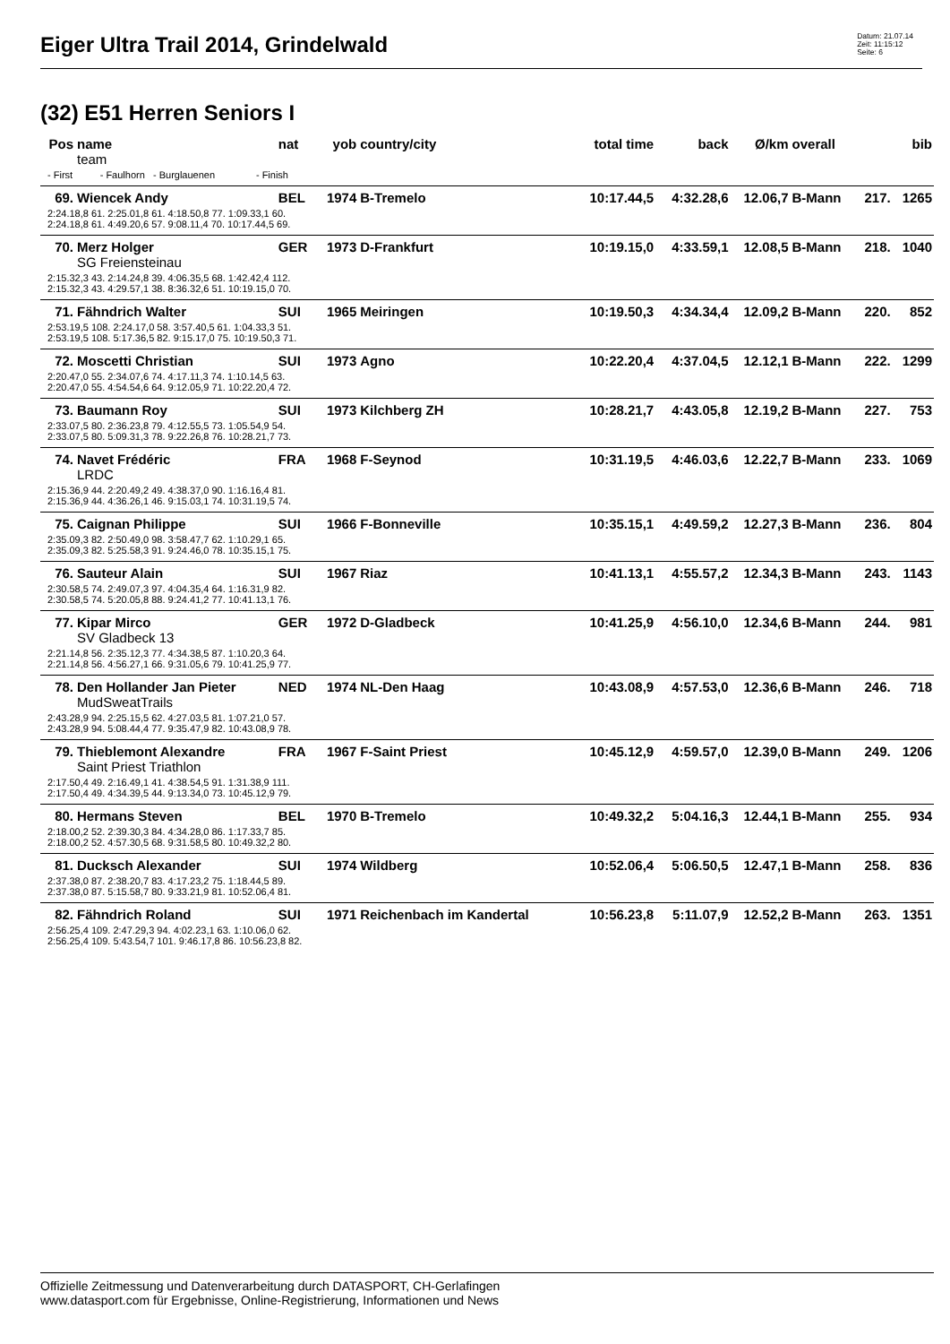Eiger Ultra Trail 2014, Grindelwald
Datum: 21.07.14
Zeit: 11:15:12
Seite: 6
(32) E51 Herren Seniors I
| Pos | name | nat | yob | country/city | total time | back | Ø/km | overall | | bib |
| --- | --- | --- | --- | --- | --- | --- | --- | --- | --- | --- |
| | team | | | | | | | | | |
| - First - Faulhorn - Burglauenen - Finish | | | | | | | | | | |
| 69. | Wiencek Andy | BEL | 1974 | B-Tremelo | 10:17.44,5 | 4:32.28,6 | 12.06,7 | B-Mann | 217. | 1265 |
| 2:24.18,8 61. 2:25.01,8 61. 4:18.50,8 77. 1:09.33,1 60. 2:24.18,8 61. 4:49.20,6 57. 9:08.11,4 70. 10:17.44,5 69. | | | | | | | | | | |
| 70. | Merz Holger | GER | 1973 | D-Frankfurt | 10:19.15,0 | 4:33.59,1 | 12.08,5 | B-Mann | 218. | 1040 |
| | SG Freiensteinau | | | | | | | | | |
| 2:15.32,3 43. 2:14.24,8 39. 4:06.35,5 68. 1:42.42,4 112. 2:15.32,3 43. 4:29.57,1 38. 8:36.32,6 51. 10:19.15,0 70. | | | | | | | | | | |
| 71. | Fähndrich Walter | SUI | 1965 | Meiringen | 10:19.50,3 | 4:34.34,4 | 12.09,2 | B-Mann | 220. | 852 |
| 2:53.19,5 108. 2:24.17,0 58. 3:57.40,5 61. 1:04.33,3 51. 2:53.19,5 108. 5:17.36,5 82. 9:15.17,0 75. 10:19.50,3 71. | | | | | | | | | | |
| 72. | Moscetti Christian | SUI | 1973 | Agno | 10:22.20,4 | 4:37.04,5 | 12.12,1 | B-Mann | 222. | 1299 |
| 2:20.47,0 55. 2:34.07,6 74. 4:17.11,3 74. 1:10.14,5 63. 2:20.47,0 55. 4:54.54,6 64. 9:12.05,9 71. 10:22.20,4 72. | | | | | | | | | | |
| 73. | Baumann Roy | SUI | 1973 | Kilchberg ZH | 10:28.21,7 | 4:43.05,8 | 12.19,2 | B-Mann | 227. | 753 |
| 2:33.07,5 80. 2:36.23,8 79. 4:12.55,5 73. 1:05.54,9 54. 2:33.07,5 80. 5:09.31,3 78. 9:22.26,8 76. 10:28.21,7 73. | | | | | | | | | | |
| 74. | Navet Frédéric | FRA | 1968 | F-Seynod | 10:31.19,5 | 4:46.03,6 | 12.22,7 | B-Mann | 233. | 1069 |
| | LRDC | | | | | | | | | |
| 2:15.36,9 44. 2:20.49,2 49. 4:38.37,0 90. 1:16.16,4 81. 2:15.36,9 44. 4:36.26,1 46. 9:15.03,1 74. 10:31.19,5 74. | | | | | | | | | | |
| 75. | Caignan Philippe | SUI | 1966 | F-Bonneville | 10:35.15,1 | 4:49.59,2 | 12.27,3 | B-Mann | 236. | 804 |
| 2:35.09,3 82. 2:50.49,0 98. 3:58.47,7 62. 1:10.29,1 65. 2:35.09,3 82. 5:25.58,3 91. 9:24.46,0 78. 10:35.15,1 75. | | | | | | | | | | |
| 76. | Sauteur Alain | SUI | 1967 | Riaz | 10:41.13,1 | 4:55.57,2 | 12.34,3 | B-Mann | 243. | 1143 |
| 2:30.58,5 74. 2:49.07,3 97. 4:04.35,4 64. 1:16.31,9 82. 2:30.58,5 74. 5:20.05,8 88. 9:24.41,2 77. 10:41.13,1 76. | | | | | | | | | | |
| 77. | Kipar Mirco | GER | 1972 | D-Gladbeck | 10:41.25,9 | 4:56.10,0 | 12.34,6 | B-Mann | 244. | 981 |
| | SV Gladbeck 13 | | | | | | | | | |
| 2:21.14,8 56. 2:35.12,3 77. 4:34.38,5 87. 1:10.20,3 64. 2:21.14,8 56. 4:56.27,1 66. 9:31.05,6 79. 10:41.25,9 77. | | | | | | | | | | |
| 78. | Den Hollander Jan Pieter | NED | 1974 | NL-Den Haag | 10:43.08,9 | 4:57.53,0 | 12.36,6 | B-Mann | 246. | 718 |
| | MudSweatTrails | | | | | | | | | |
| 2:43.28,9 94. 2:25.15,5 62. 4:27.03,5 81. 1:07.21,0 57. 2:43.28,9 94. 5:08.44,4 77. 9:35.47,9 82. 10:43.08,9 78. | | | | | | | | | | |
| 79. | Thieblemont Alexandre | FRA | 1967 | F-Saint Priest | 10:45.12,9 | 4:59.57,0 | 12.39,0 | B-Mann | 249. | 1206 |
| | Saint Priest Triathlon | | | | | | | | | |
| 2:17.50,4 49. 2:16.49,1 41. 4:38.54,5 91. 1:31.38,9 111. 2:17.50,4 49. 4:34.39,5 44. 9:13.34,0 73. 10:45.12,9 79. | | | | | | | | | | |
| 80. | Hermans Steven | BEL | 1970 | B-Tremelo | 10:49.32,2 | 5:04.16,3 | 12.44,1 | B-Mann | 255. | 934 |
| 2:18.00,2 52. 2:39.30,3 84. 4:34.28,0 86. 1:17.33,7 85. 2:18.00,2 52. 4:57.30,5 68. 9:31.58,5 80. 10:49.32,2 80. | | | | | | | | | | |
| 81. | Ducksch Alexander | SUI | 1974 | Wildberg | 10:52.06,4 | 5:06.50,5 | 12.47,1 | B-Mann | 258. | 836 |
| 2:37.38,0 87. 2:38.20,7 83. 4:17.23,2 75. 1:18.44,5 89. 2:37.38,0 87. 5:15.58,7 80. 9:33.21,9 81. 10:52.06,4 81. | | | | | | | | | | |
| 82. | Fähndrich Roland | SUI | 1971 | Reichenbach im Kandertal | 10:56.23,8 | 5:11.07,9 | 12.52,2 | B-Mann | 263. | 1351 |
| 2:56.25,4 109. 2:47.29,3 94. 4:02.23,1 63. 1:10.06,0 62. 2:56.25,4 109. 5:43.54,7 101. 9:46.17,8 86. 10:56.23,8 82. | | | | | | | | | | |
Offizielle Zeitmessung und Datenverarbeitung durch DATASPORT, CH-Gerlafingen
www.datasport.com für Ergebnisse, Online-Registrierung, Informationen und News